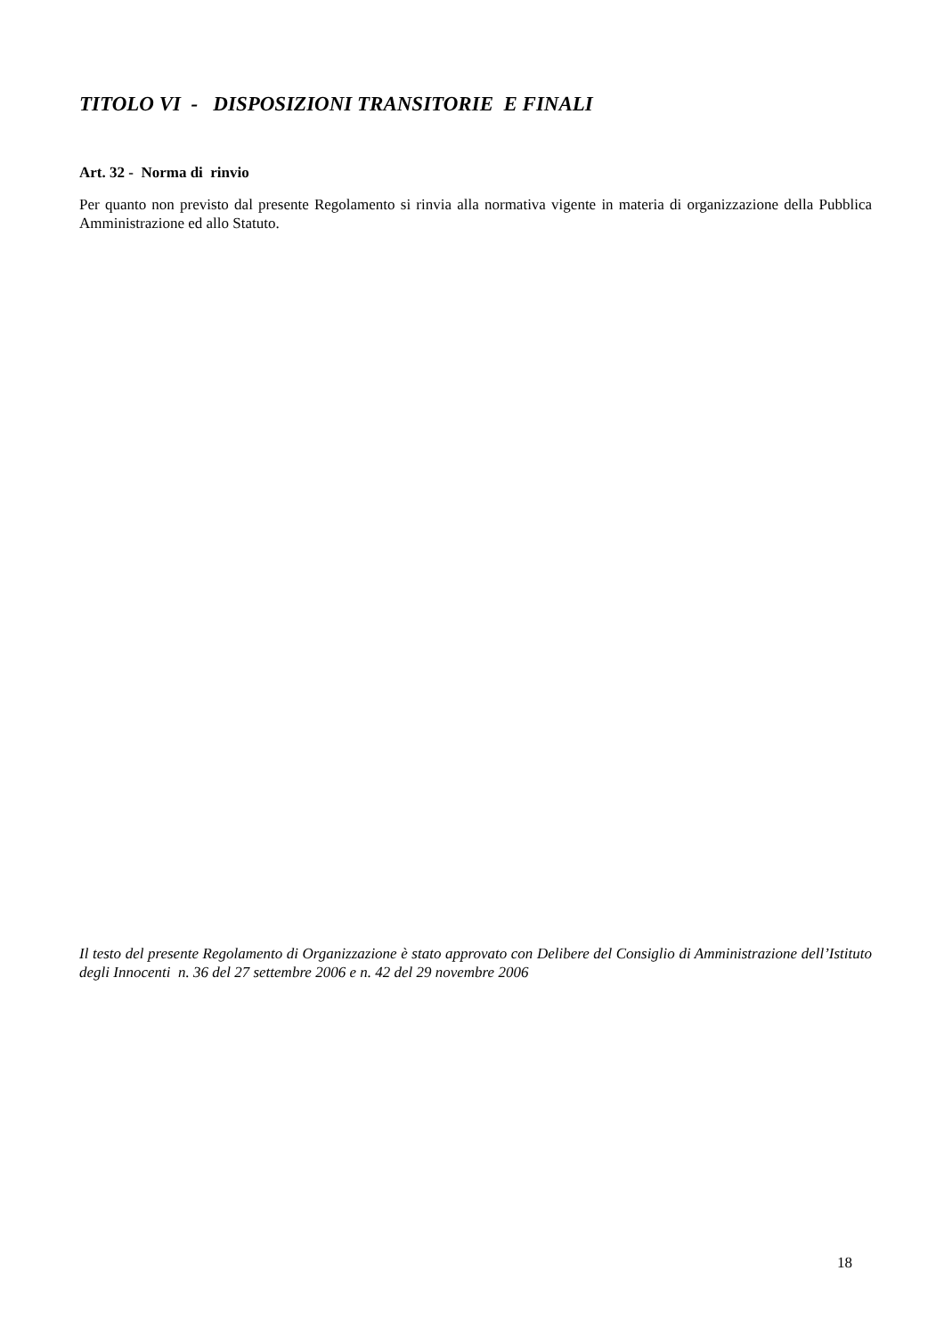TITOLO VI - DISPOSIZIONI TRANSITORIE E FINALI
Art. 32 - Norma di rinvio
Per quanto non previsto dal presente Regolamento si rinvia alla normativa vigente in materia di organizzazione della Pubblica Amministrazione ed allo Statuto.
Il testo del presente Regolamento di Organizzazione è stato approvato con Delibere del Consiglio di Amministrazione dell’Istituto degli Innocenti n. 36 del 27 settembre 2006 e n. 42 del 29 novembre 2006
18